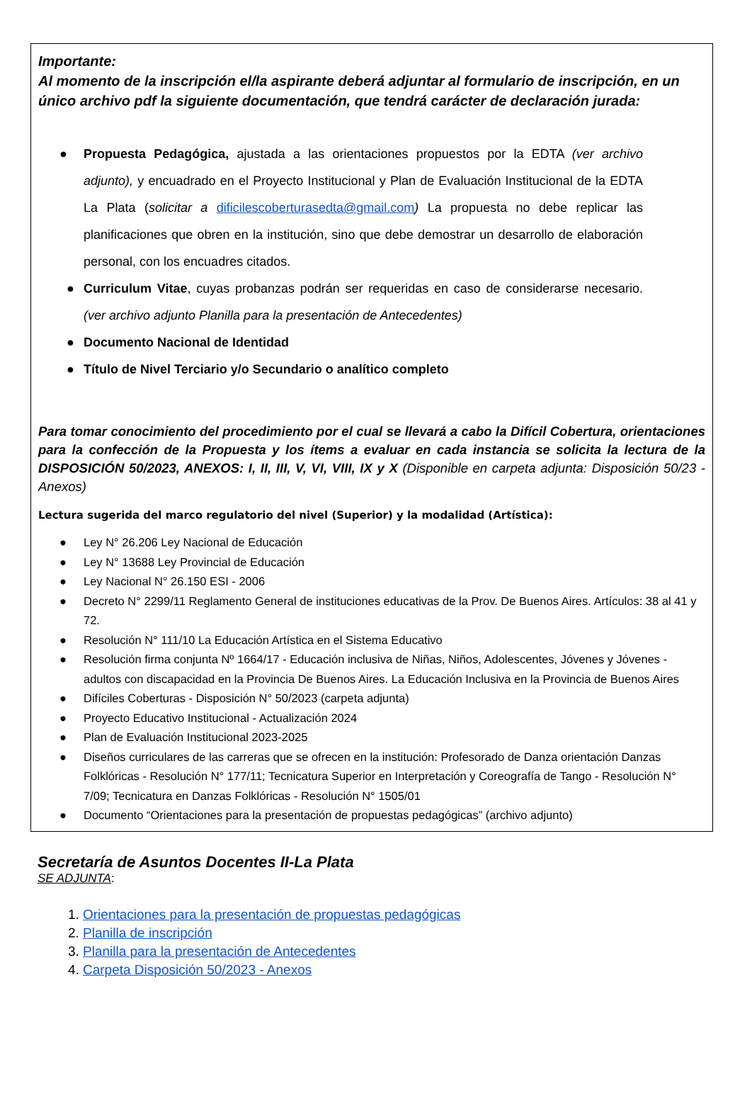Importante:
Al momento de la inscripción el/la aspirante deberá adjuntar al formulario de inscripción, en un único archivo pdf la siguiente documentación, que tendrá carácter de declaración jurada:
● Propuesta Pedagógica, ajustada a las orientaciones propuestos por la EDTA (ver archivo adjunto), y encuadrado en el Proyecto Institucional y Plan de Evaluación Institucional de la EDTA La Plata (solicitar a dificilescoberturasedta@gmail.com) La propuesta no debe replicar las planificaciones que obren en la institución, sino que debe demostrar un desarrollo de elaboración personal, con los encuadres citados.
● Curriculum Vitae, cuyas probanzas podrán ser requeridas en caso de considerarse necesario. (ver archivo adjunto Planilla para la presentación de Antecedentes)
● Documento Nacional de Identidad
● Título de Nivel Terciario y/o Secundario o analítico completo
Para tomar conocimiento del procedimiento por el cual se llevará a cabo la Difícil Cobertura, orientaciones para la confección de la Propuesta y los ítems a evaluar en cada instancia se solicita la lectura de la DISPOSICIÓN 50/2023, ANEXOS: I, II, III, V, VI, VIII, IX y X (Disponible en carpeta adjunta: Disposición 50/23 - Anexos)
Lectura sugerida del marco regulatorio del nivel (Superior) y la modalidad (Artística):
● Ley N° 26.206 Ley Nacional de Educación
● Ley N° 13688 Ley Provincial de Educación
● Ley Nacional N° 26.150 ESI - 2006
● Decreto N° 2299/11 Reglamento General de instituciones educativas de la Prov. De Buenos Aires. Artículos: 38 al 41 y 72.
● Resolución N° 111/10 La Educación Artística en el Sistema Educativo
● Resolución firma conjunta Nº 1664/17 - Educación inclusiva de Niñas, Niños, Adolescentes, Jóvenes y Jóvenes - adultos con discapacidad en la Provincia De Buenos Aires. La Educación Inclusiva en la Provincia de Buenos Aires
● Difíciles Coberturas - Disposición N° 50/2023 (carpeta adjunta)
● Proyecto Educativo Institucional - Actualización 2024
● Plan de Evaluación Institucional 2023-2025
● Diseños curriculares de las carreras que se ofrecen en la institución: Profesorado de Danza orientación Danzas Folklóricas - Resolución N° 177/11; Tecnicatura Superior en Interpretación y Coreografía de Tango - Resolución N° 7/09; Tecnicatura en Danzas Folklóricas - Resolución N° 1505/01
● Documento “Orientaciones para la presentación de propuestas pedagógicas” (archivo adjunto)
Secretaría de Asuntos Docentes II-La Plata
SE ADJUNTA:
1. Orientaciones para la presentación de propuestas pedagógicas
2. Planilla de inscripción
3. Planilla para la presentación de Antecedentes
4. Carpeta Disposición 50/2023 - Anexos